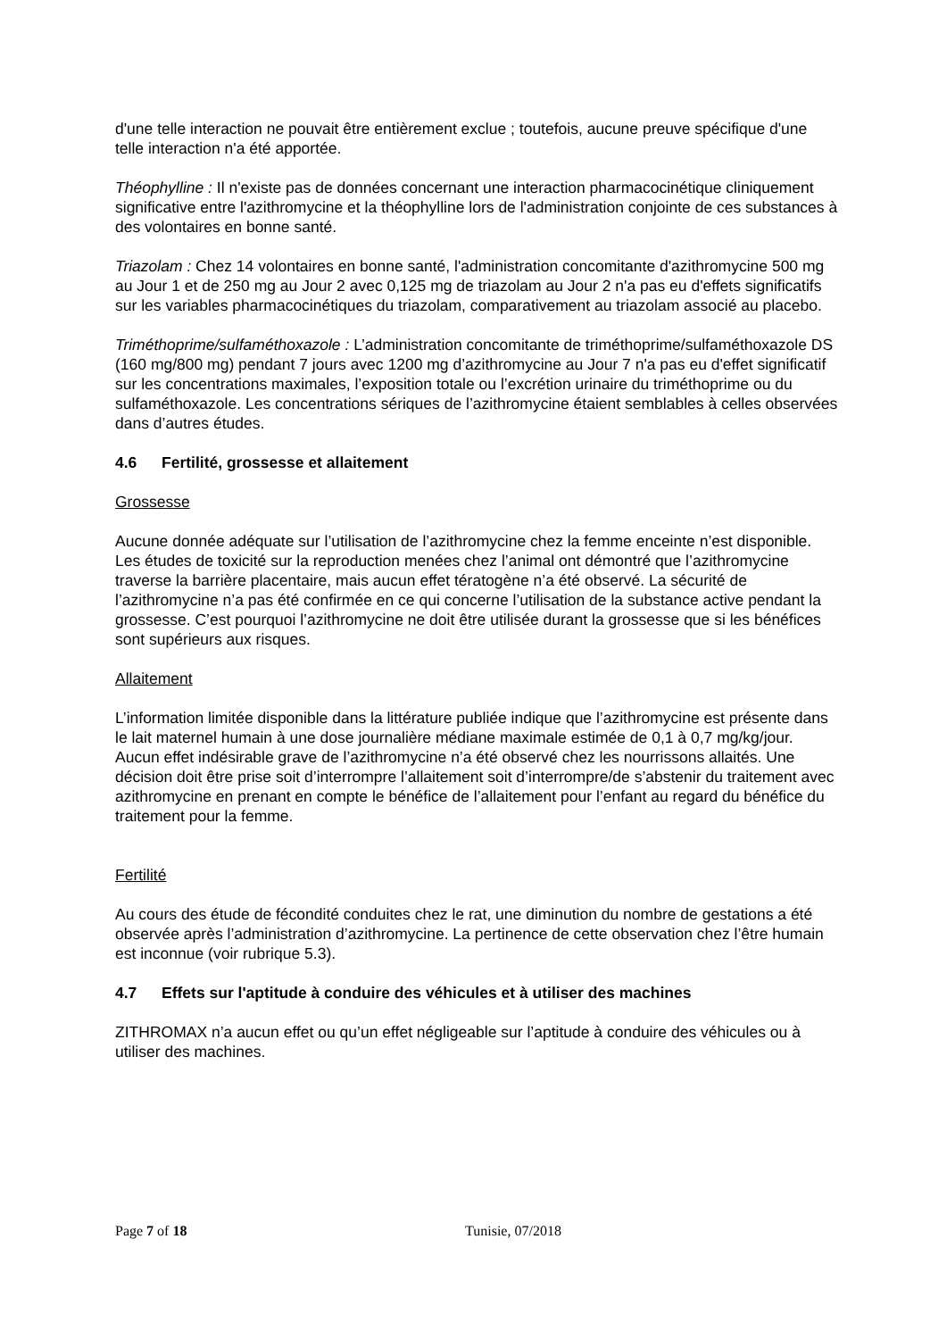d'une telle interaction ne pouvait être entièrement exclue ; toutefois, aucune preuve spécifique d'une telle interaction n'a été apportée.
Théophylline : Il n'existe pas de données concernant une interaction pharmacocinétique cliniquement significative entre l'azithromycine et la théophylline lors de l'administration conjointe de ces substances à des volontaires en bonne santé.
Triazolam : Chez 14 volontaires en bonne santé, l'administration concomitante d'azithromycine 500 mg au Jour 1 et de 250 mg au Jour 2 avec 0,125 mg de triazolam au Jour 2 n'a pas eu d'effets significatifs sur les variables pharmacocinétiques du triazolam, comparativement au triazolam associé au placebo.
Triméthoprime/sulfaméthoxazole : L’administration concomitante de triméthoprime/sulfaméthoxazole DS (160 mg/800 mg) pendant 7 jours avec 1200 mg d’azithromycine au Jour 7 n'a pas eu d'effet significatif sur les concentrations maximales, l’exposition totale ou l’excrétion urinaire du triméthoprime ou du sulfaméthoxazole. Les concentrations sériques de l’azithromycine étaient semblables à celles observées dans d’autres études.
4.6 Fertilité, grossesse et allaitement
Grossesse
Aucune donnée adéquate sur l’utilisation de l’azithromycine chez la femme enceinte n’est disponible. Les études de toxicité sur la reproduction menées chez l’animal ont démontré que l’azithromycine traverse la barrière placentaire, mais aucun effet tératogène n’a été observé. La sécurité de l’azithromycine n’a pas été confirmée en ce qui concerne l’utilisation de la substance active pendant la grossesse. C’est pourquoi l’azithromycine ne doit être utilisée durant la grossesse que si les bénéfices sont supérieurs aux risques.
Allaitement
L’information limitée disponible dans la littérature publiée indique que l’azithromycine est présente dans le lait maternel humain à une dose journalière médiane maximale estimée de 0,1 à 0,7 mg/kg/jour. Aucun effet indésirable grave de l’azithromycine n’a été observé chez les nourrissons allaités. Une décision doit être prise soit d’interrompre l’allaitement soit d’interrompre/de s’abstenir du traitement avec azithromycine en prenant en compte le bénéfice de l’allaitement pour l’enfant au regard du bénéfice du traitement pour la femme.
Fertilité
Au cours des étude de fécondité conduites chez le rat, une diminution du nombre de gestations a été observée après l’administration d’azithromycine. La pertinence de cette observation chez l’être humain est inconnue (voir rubrique 5.3).
4.7 Effets sur l'aptitude à conduire des véhicules et à utiliser des machines
ZITHROMAX n’a aucun effet ou qu’un effet négligeable sur l’aptitude à conduire des véhicules ou à utiliser des machines.
Page 7 of 18 Tunisie, 07/2018